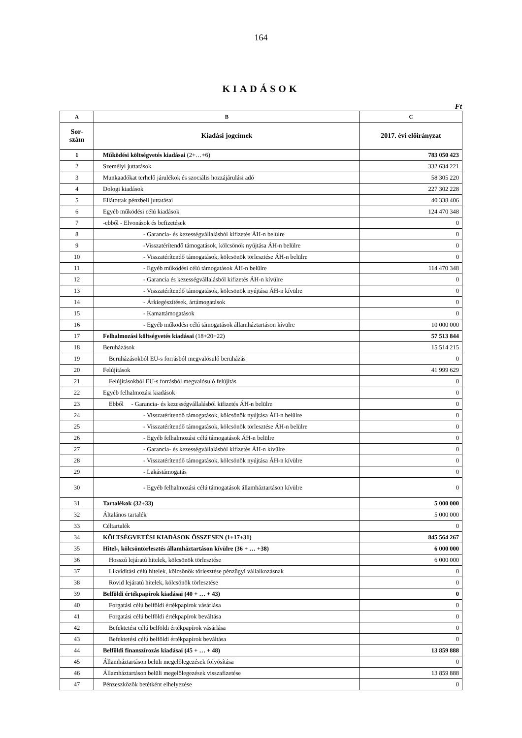164
KIADÁSOK
Ft
| A | B | C |
| --- | --- | --- |
| Sor- szám | Kiadási jogcímek | 2017. évi előirányzat |
| 1 | Működési költségvetés kiadásai (2+…+6) | 783 050 423 |
| 2 | Személyi juttatások | 332 634 221 |
| 3 | Munkaadókat terhelő járulékok és szociális hozzájárulási adó | 58 305 220 |
| 4 | Dologi kiadások | 227 302 228 |
| 5 | Ellátottak pénzbeli juttatásai | 40 338 406 |
| 6 | Egyéb működési célú kiadások | 124 470 348 |
| 7 | -ebből - Elvonások és befizetések | 0 |
| 8 | - Garancia- és kezességvállalásból kifizetés ÁH-n belülre | 0 |
| 9 | -Visszatérítendő támogatások, kölcsönök nyújtása ÁH-n belülre | 0 |
| 10 | - Visszatérítendő támogatások, kölcsönök törlesztése ÁH-n belülre | 0 |
| 11 | - Egyéb működési célú támogatások ÁH-n belülre | 114 470 348 |
| 12 | - Garancia és kezességvállalásból kifizetés ÁH-n kívülre | 0 |
| 13 | - Visszatérítendő támogatások, kölcsönök nyújtása ÁH-n kívülre | 0 |
| 14 | - Árkiegészítések, ártámogatások | 0 |
| 15 | - Kamattámogatások | 0 |
| 16 | - Egyéb működési célú támogatások államháztartáson kívülre | 10 000 000 |
| 17 | Felhalmozási költségvetés kiadásai (18+20+22) | 57 513 844 |
| 18 | Beruházások | 15 514 215 |
| 19 | Beruházásokból EU-s forrásból megvalósuló beruházás | 0 |
| 20 | Felújítások | 41 999 629 |
| 21 | Felújításokból EU-s forrásból megvalósuló felújítás | 0 |
| 22 | Egyéb felhalmozási kiadások | 0 |
| 23 | Ebből - Garancia- és kezességvállalásból kifizetés ÁH-n belülre | 0 |
| 24 | - Visszatérítendő támogatások, kölcsönök nyújtása ÁH-n belülre | 0 |
| 25 | - Visszatérítendő támogatások, kölcsönök törlesztése ÁH-n belülre | 0 |
| 26 | - Egyéb felhalmozási célú támogatások ÁH-n belülre | 0 |
| 27 | - Garancia- és kezességvállalásból kifizetés ÁH-n kívülre | 0 |
| 28 | - Visszatérítendő támogatások, kölcsönök nyújtása ÁH-n kívülre | 0 |
| 29 | - Lakástámogatás | 0 |
| 30 | - Egyéb felhalmozási célú támogatások államháztartáson kívülre | 0 |
| 31 | Tartalékok (32+33) | 5 000 000 |
| 32 | Általános tartalék | 5 000 000 |
| 33 | Céltartalék | 0 |
| 34 | KÖLTSÉGVETÉSI KIADÁSOK ÖSSZESEN (1+17+31) | 845 564 267 |
| 35 | Hitel-, kölcsöntörlesztés államháztartáson kívülre (36 + … +38) | 6 000 000 |
| 36 | Hosszú lejáratú hitelek, kölcsönök törlesztése | 6 000 000 |
| 37 | Likviditási célú hitelek, kölcsönök törlesztése pénzügyi vállalkozásnak | 0 |
| 38 | Rövid lejáratú hitelek, kölcsönök törlesztése | 0 |
| 39 | Belföldi értékpapírok kiadásai (40 + … + 43) | 0 |
| 40 | Forgatási célú belföldi értékpapírok vásárlása | 0 |
| 41 | Forgatási célú belföldi értékpapírok beváltása | 0 |
| 42 | Befektetési célú belföldi értékpapírok vásárlása | 0 |
| 43 | Befektetési célú belföldi értékpapírok beváltása | 0 |
| 44 | Belföldi finanszírozás kiadásai (45 + … + 48) | 13 859 888 |
| 45 | Államháztartáson belüli megelőlegezések folyósítása | 0 |
| 46 | Államháztartáson belüli megelőlegezések visszafizetése | 13 859 888 |
| 47 | Pénzeszközök betétként elhelyezése | 0 |